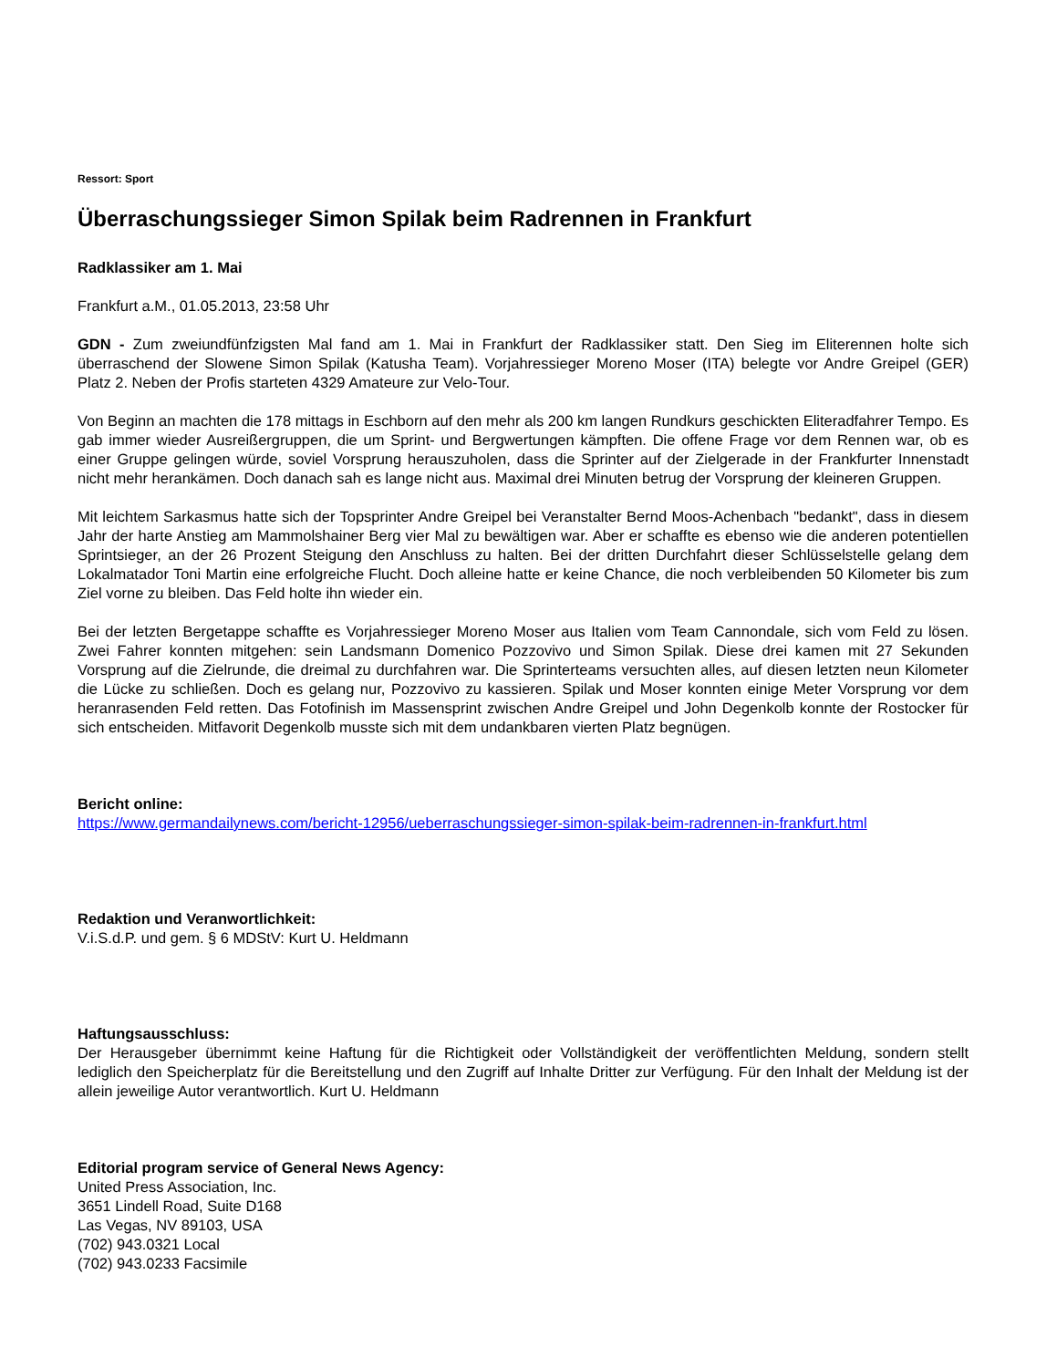Ressort: Sport
Überraschungssieger Simon Spilak beim Radrennen in Frankfurt
Radklassiker am 1. Mai
Frankfurt a.M., 01.05.2013, 23:58 Uhr
GDN - Zum zweiundfünfzigsten Mal fand am 1. Mai in Frankfurt der Radklassiker statt. Den Sieg im Eliterennen holte sich überraschend der Slowene Simon Spilak (Katusha Team). Vorjahressieger Moreno Moser (ITA) belegte vor Andre Greipel (GER) Platz 2. Neben der Profis starteten 4329 Amateure zur Velo-Tour.
Von Beginn an machten die 178 mittags in Eschborn auf den mehr als 200 km langen Rundkurs geschickten Eliteradfahrer Tempo. Es gab immer wieder Ausreißergruppen, die um Sprint- und Bergwertungen kämpften. Die offene Frage vor dem Rennen war, ob es einer Gruppe gelingen würde, soviel Vorsprung herauszuholen, dass die Sprinter auf der Zielgerade in der Frankfurter Innenstadt nicht mehr herankämen. Doch danach sah es lange nicht aus. Maximal drei Minuten betrug der Vorsprung der kleineren Gruppen.
Mit leichtem Sarkasmus hatte sich der Topsprinter Andre Greipel bei Veranstalter Bernd Moos-Achenbach "bedankt", dass in diesem Jahr der harte Anstieg am Mammolshainer Berg vier Mal zu bewältigen war. Aber er schaffte es ebenso wie die anderen potentiellen Sprintsieger, an der 26 Prozent Steigung den Anschluss zu halten. Bei der dritten Durchfahrt dieser Schlüsselstelle gelang dem Lokalmatador Toni Martin eine erfolgreiche Flucht. Doch alleine hatte er keine Chance, die noch verbleibenden 50 Kilometer bis zum Ziel vorne zu bleiben. Das Feld holte ihn wieder ein.
Bei der letzten Bergetappe schaffte es Vorjahressieger Moreno Moser aus Italien vom Team Cannondale, sich vom Feld zu lösen. Zwei Fahrer konnten mitgehen: sein Landsmann Domenico Pozzovivo und Simon Spilak. Diese drei kamen mit 27 Sekunden Vorsprung auf die Zielrunde, die dreimal zu durchfahren war. Die Sprinterteams versuchten alles, auf diesen letzten neun Kilometer die Lücke zu schließen. Doch es gelang nur, Pozzovivo zu kassieren. Spilak und Moser konnten einige Meter Vorsprung vor dem heranrasenden Feld retten. Das Fotofinish im Massensprint zwischen Andre Greipel und John Degenkolb konnte der Rostocker für sich entscheiden. Mitfavorit Degenkolb musste sich mit dem undankbaren vierten Platz begnügen.
Bericht online:
https://www.germandailynews.com/bericht-12956/ueberraschungssieger-simon-spilak-beim-radrennen-in-frankfurt.html
Redaktion und Veranwortlichkeit:
V.i.S.d.P. und gem. § 6 MDStV: Kurt U. Heldmann
Haftungsausschluss:
Der Herausgeber übernimmt keine Haftung für die Richtigkeit oder Vollständigkeit der veröffentlichten Meldung, sondern stellt lediglich den Speicherplatz für die Bereitstellung und den Zugriff auf Inhalte Dritter zur Verfügung. Für den Inhalt der Meldung ist der allein jeweilige Autor verantwortlich. Kurt U. Heldmann
Editorial program service of General News Agency:
United Press Association, Inc.
3651 Lindell Road, Suite D168
Las Vegas, NV 89103, USA
(702) 943.0321 Local
(702) 943.0233 Facsimile